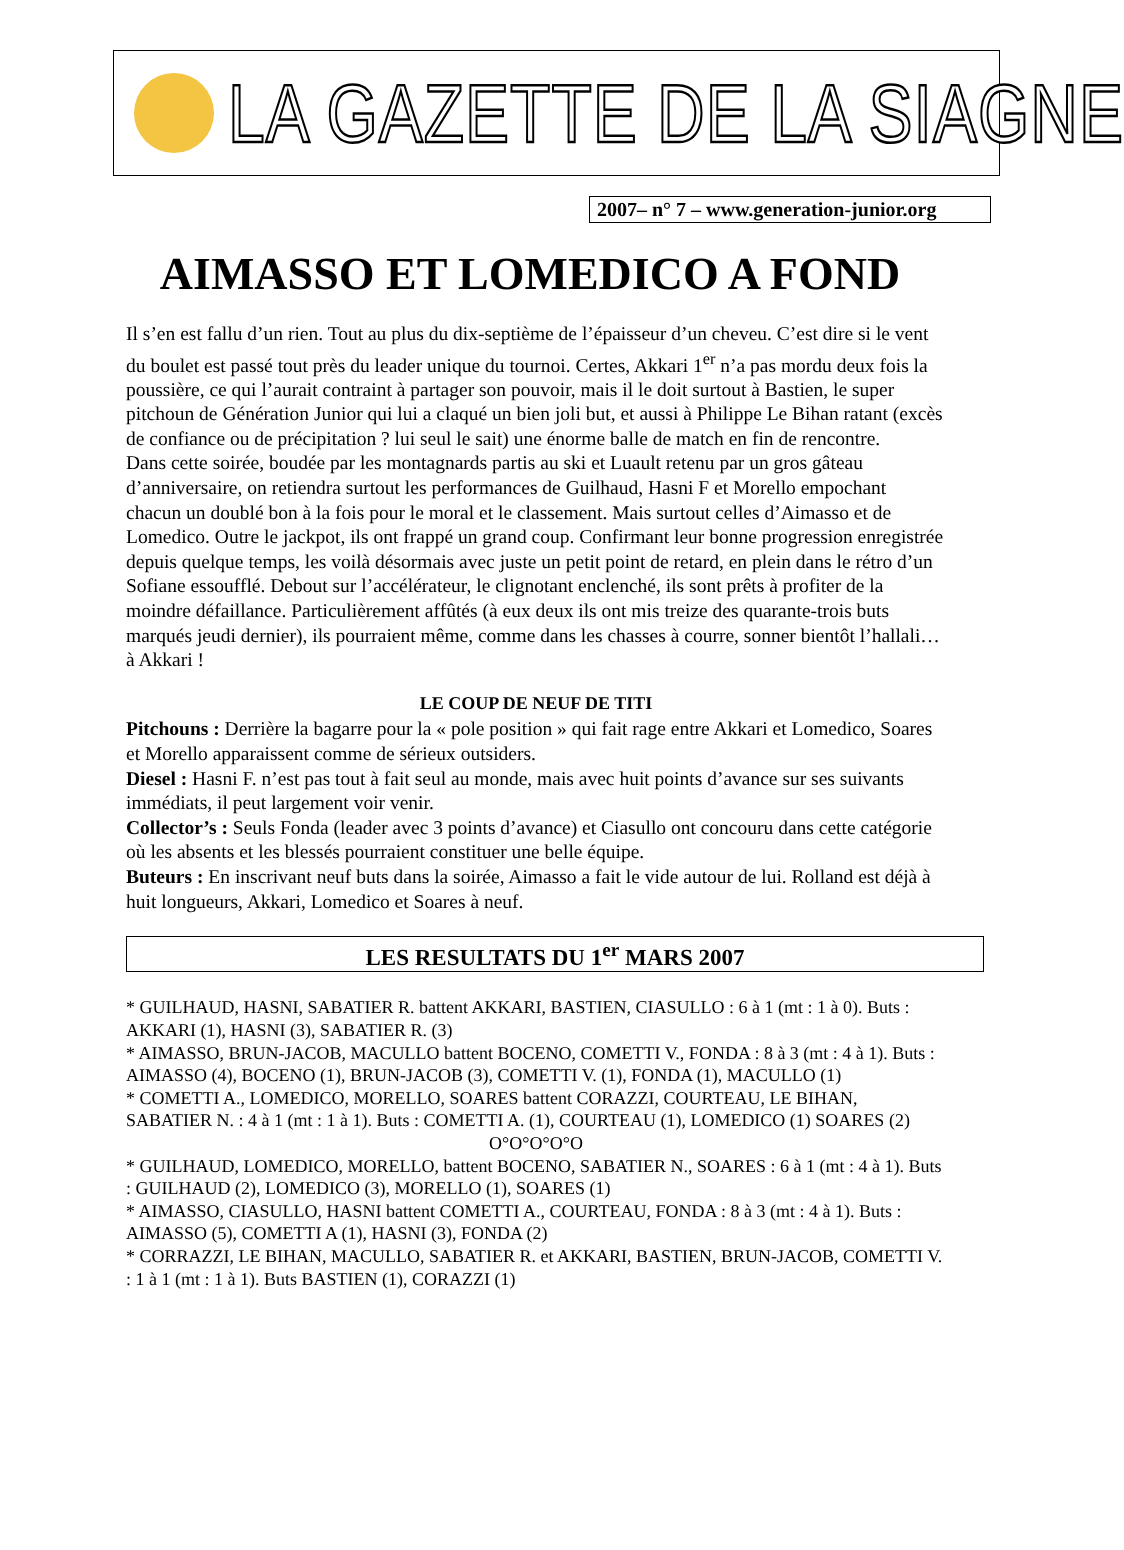LA GAZETTE DE LA SIAGNE
2007– n° 7 – www.generation-junior.org
AIMASSO ET LOMEDICO A FOND
Il s’en est fallu d’un rien. Tout au plus du dix-septième de l’épaisseur d’un cheveu. C’est dire si le vent du boulet est passé tout près du leader unique du tournoi. Certes, Akkari 1<sup>er</sup> n’a pas mordu deux fois la poussière, ce qui l’aurait contraint à partager son pouvoir, mais il le doit surtout à Bastien, le super pitchoun de Génération Junior qui lui a claqué un bien joli but, et aussi à Philippe Le Bihan ratant (excès de confiance ou de précipitation ? lui seul le sait) une énorme balle de match en fin de rencontre.
Dans cette soirée, boudée par les montagnards partis au ski et Luault retenu par un gros gâteau d’anniversaire, on retiendra surtout les performances de Guilhaud, Hasni F et Morello empochant chacun un doublé bon à la fois pour le moral et le classement. Mais surtout celles d’Aimasso et de Lomedico. Outre le jackpot, ils ont frappé un grand coup. Confirmant leur bonne progression enregistrée depuis quelque temps, les voilà désormais avec juste un petit point de retard, en plein dans le rétro d’un Sofiane essoufflé. Debout sur l’accélérateur, le clignotant enclenché, ils sont prêts à profiter de la moindre défaillance. Particulièrement affûtés (à eux deux ils ont mis treize des quarante-trois buts marqués jeudi dernier), ils pourraient même, comme dans les chasses à courre, sonner bientôt l’hallali… à Akkari !
LE COUP DE NEUF DE TITI
Pitchouns : Derrière la bagarre pour la « pole position » qui fait rage entre Akkari et Lomedico, Soares et Morello apparaissent comme de sérieux outsiders.
Diesel : Hasni F. n’est pas tout à fait seul au monde, mais avec huit points d’avance sur ses suivants immédiats, il peut largement voir venir.
Collector’s : Seuls Fonda (leader avec 3 points d’avance) et Ciasullo ont concouru dans cette catégorie où les absents et les blessés pourraient constituer une belle équipe.
Buteurs : En inscrivant neuf buts dans la soirée, Aimasso a fait le vide autour de lui. Rolland est déjà à huit longueurs, Akkari, Lomedico et Soares à neuf.
LES RESULTATS DU 1<sup>er</sup> MARS 2007
* GUILHAUD, HASNI, SABATIER R. battent AKKARI, BASTIEN, CIASULLO : 6 à 1 (mt : 1 à 0). Buts : AKKARI (1), HASNI (3), SABATIER R. (3)
* AIMASSO, BRUN-JACOB, MACULLO battent BOCENO, COMETTI V., FONDA : 8 à 3 (mt : 4 à 1). Buts : AIMASSO (4), BOCENO (1), BRUN-JACOB (3), COMETTI V. (1), FONDA (1), MACULLO (1)
* COMETTI A., LOMEDICO, MORELLO, SOARES battent CORAZZI, COURTEAU, LE BIHAN, SABATIER N. : 4 à 1 (mt : 1 à 1). Buts : COMETTI A. (1), COURTEAU (1), LOMEDICO (1) SOARES (2)
O°O°O°O°O
* GUILHAUD, LOMEDICO, MORELLO, battent BOCENO, SABATIER N., SOARES : 6 à 1 (mt : 4 à 1). Buts : GUILHAUD (2), LOMEDICO (3), MORELLO (1), SOARES (1)
* AIMASSO, CIASULLO, HASNI battent COMETTI A., COURTEAU, FONDA : 8 à 3 (mt : 4 à 1). Buts : AIMASSO (5), COMETTI A (1), HASNI (3), FONDA (2)
* CORRAZZI, LE BIHAN, MACULLO, SABATIER R. et AKKARI, BASTIEN, BRUN-JACOB, COMETTI V. : 1 à 1 (mt : 1 à 1). Buts BASTIEN (1), CORAZZI (1)